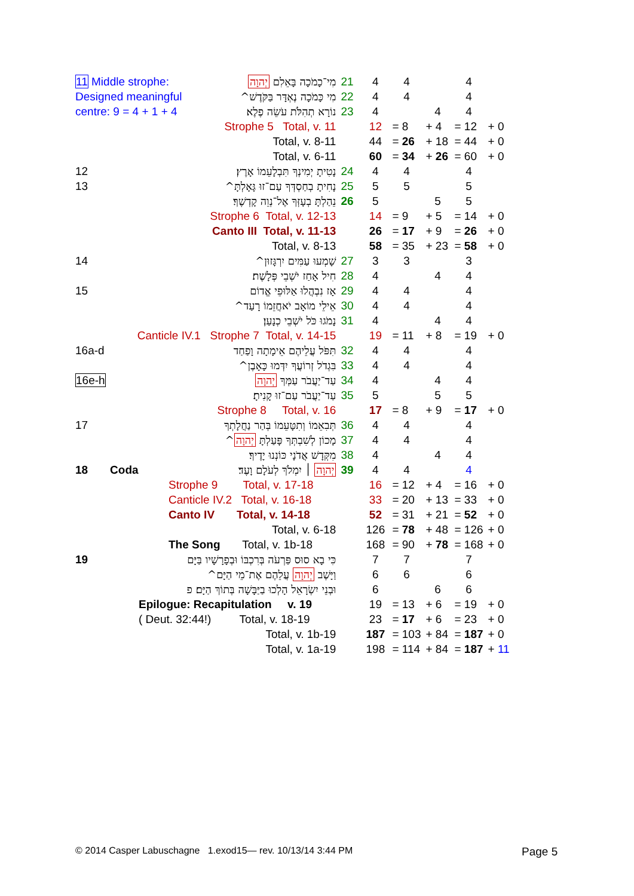| 11 Middle strophe: | מִי־כָמֹכָה בָּאֵלִם יְהוָה | 21 | 4 | 4 | | 4 | |
| Designed meaningful | מִי כָּמֹכָה נֶאְדָּר בַּקֹּדֶשׁ^ | 22 | 4 | 4 | | 4 | |
| centre: 9 = 4 + 1 + 4 | נוֹרָא תְהִלֹּת עֹשֵׂה פֶלֶא׃ | 23 | 4 | | 4 | 4 | |
| | Strophe 5 Total, v. 11 | | 12 | = 8 | + 4 | = 12 | + 0 |
| | Total, v. 8-11 | | 44 | = 26 | + 18 | = 44 | + 0 |
| | Total, v. 6-11 | | 60 | = 34 | + 26 | = 60 | + 0 |
| 12 | נָטִיתָ יְמִינְךָ תִּבְלָעֵמוֹ אָרֶץ׃ | 24 | 4 | 4 | | 4 | |
| 13 | נָחִיתָ בְחַסְדְּךָ עַם־זוּ גָּאָלְתָּ^ | 25 | 5 | 5 | | 5 | |
| | נֵהַלְתָּ בְעָזְּךָ אֶל־נְוֵה קָדְשֶׁךָ׃ | 26 | 5 | | 5 | 5 | |
| | Strophe 6 Total, v. 12-13 | | 14 | = 9 | + 5 | = 14 | + 0 |
| | Canto III Total, v. 11-13 | | 26 | = 17 | + 9 | = 26 | + 0 |
| | Total, v. 8-13 | | 58 | = 35 | + 23 | = 58 | + 0 |
| 14 | שָׁמְעוּ עַמִּים יִרְגָּזוּן^ | 27 | 3 | 3 | | 3 | |
| | חִיל אָחַז יֹשְׁבֵי פְּלָשֶׁת׃ | 28 | 4 | | 4 | 4 | |
| 15 | אָז נִבְהֲלוּ אַלּוּפֵי אֱדוֹם | 29 | 4 | 4 | | 4 | |
| | אֵילֵי מוֹאָב יֹאחֲזֵמוֹ רָעַד^ | 30 | 4 | 4 | | 4 | |
| | נָמֹגוּ כֹּל יֹשְׁבֵי כְנָעַן׃ | 31 | 4 | | 4 | 4 | |
| Canticle IV.1 Strophe 7 Total, v. 14-15 | | | 19 | = 11 | + 8 | = 19 | + 0 |
| 16a-d | תִּפֹּל עֲלֵיהֶם אֵימָתָה וָפַחַד | 32 | 4 | 4 | | 4 | |
| | בִּגְדֹל זְרוֹעֲךָ יִדְּמוּ כָּאָבֶן^ | 33 | 4 | 4 | | 4 | |
| 16e-h | עַד־יַעֲבֹר עַמְּךָ יְהוָה | 34 | 4 | | 4 | 4 | |
| | עַד־יַעֲבֹר עַם־זוּ קָנִיתָ׃ | 35 | 5 | | 5 | 5 | |
| | Strophe 8 Total, v. 16 | | 17 | = 8 | + 9 | = 17 | + 0 |
| 17 | תְּבִאֵמוֹ וְתִטָּעֵמוֹ בְּהַר נַחֲלָתְךָ | 36 | 4 | 4 | | 4 | |
| | מָכוֹן לְשִׁבְתְּךָ פָּעַלְתָּ יְהוָה ^ | 37 | 4 | 4 | | 4 | |
| | מִקְּדָשׁ אֲדֹנָי כּוֹנְנוּ יָדֶיךָ׃ | 38 | 4 | | 4 | 4 | |
| 18 Coda | יְהוָה ׀ יִמְלֹךְ לְעֹלָם וָעֶד׃ | 39 | 4 | 4 | | 4 | |
| Strophe 9 Total, v. 17-18 | | | 16 | = 12 | + 4 | = 16 | + 0 |
| Canticle IV.2 Total, v. 16-18 | | | 33 | = 20 | + 13 | = 33 | + 0 |
| Canto IV Total, v. 14-18 | | | 52 | = 31 | + 21 | = 52 | + 0 |
| | Total, v. 6-18 | | 126 | = 78 | + 48 | = 126 | + 0 |
| The Song Total, v. 1b-18 | | | 168 | = 90 | + 78 | = 168 | + 0 |
| 19 | כִּי בָא סוּס פַּרְעֹה בְּרִכְבּוֹ וּבְפָרָשָׁיו בַּיָּם | | 7 | 7 | | 7 | |
| | וַיָּשֶׁב יְהוָה עֲלֵהֶם אֶת־מֵי הַיָּם^ | | 6 | 6 | | 6 | |
| | וּבְנֵי יִשְׂרָאֵל הָלְכוּ בַיַּבָּשָׁה בְּתוֹךְ הַיָּם׃ פ | | 6 | | 6 | 6 | |
| Epilogue: Recapitulation v. 19 | | | 19 | = 13 | + 6 | = 19 | + 0 |
| ( Deut. 32:44!) Total, v. 18-19 | | | 23 | = 17 | + 6 | = 23 | + 0 |
| | Total, v. 1b-19 | | 187 | = 103 | + 84 | = 187 | + 0 |
| | Total, v. 1a-19 | | 198 | = 114 | + 84 | = 187 | + 11 |
© 2014 Casper Labuschagne 1.exod15— rev. 10/13/14 3:44 PM
Page 5